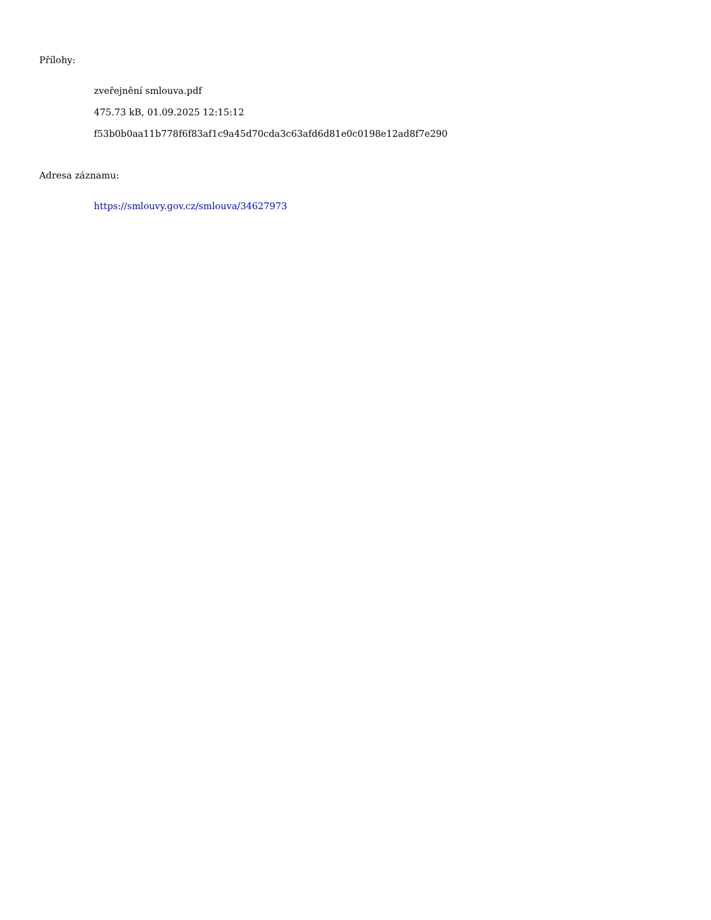Přílohy:
zveřejnění smlouva.pdf
475.73 kB, 01.09.2025 12:15:12
f53b0b0aa11b778f6f83af1c9a45d70cda3c63afd6d81e0c0198e12ad8f7e290
Adresa záznamu:
https://smlouvy.gov.cz/smlouva/34627973